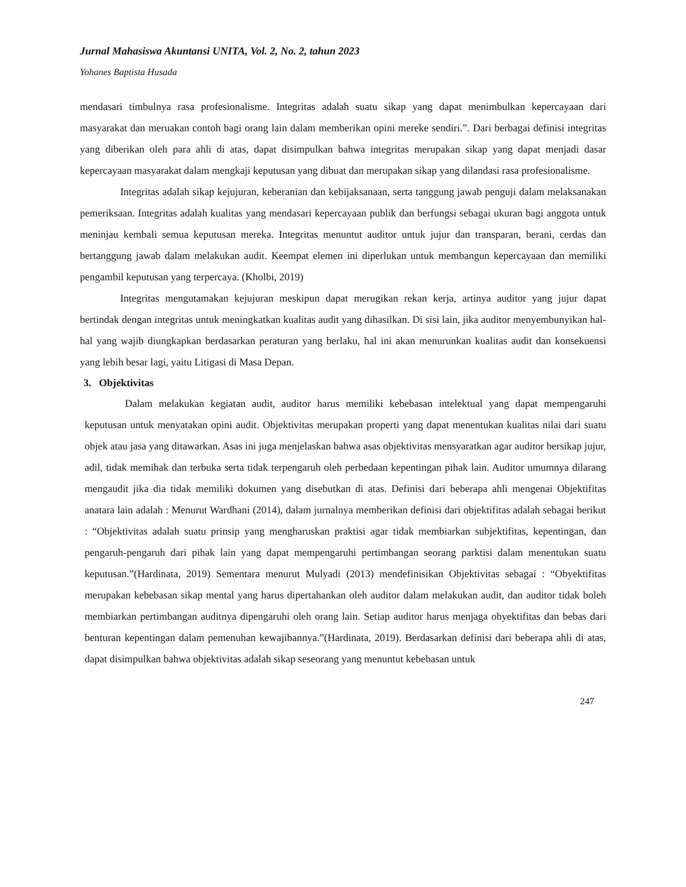Jurnal Mahasiswa Akuntansi UNITA, Vol. 2, No. 2, tahun 2023
Yohanes Baptista Husada
mendasari timbulnya rasa profesionalisme. Integritas adalah suatu sikap yang dapat menimbulkan kepercayaan dari masyarakat dan meruakan contoh bagi orang lain dalam memberikan opini mereke sendiri.”. Dari berbagai definisi integritas yang diberikan oleh para ahli di atas, dapat disimpulkan bahwa integritas merupakan sikap yang dapat menjadi dasar kepercayaan masyarakat dalam mengkaji keputusan yang dibuat dan merupakan sikap yang dilandasi rasa profesionalisme.
Integritas adalah sikap kejujuran, keberanian dan kebijaksanaan, serta tanggung jawab penguji dalam melaksanakan pemeriksaan. Integritas adalah kualitas yang mendasari kepercayaan publik dan berfungsi sebagai ukuran bagi anggota untuk meninjau kembali semua keputusan mereka. Integritas menuntut auditor untuk jujur dan transparan, berani, cerdas dan bertanggung jawab dalam melakukan audit. Keempat elemen ini diperlukan untuk membangun kepercayaan dan memiliki pengambil keputusan yang terpercaya. (Kholbi, 2019)
Integritas mengutamakan kejujuran meskipun dapat merugikan rekan kerja, artinya auditor yang jujur dapat bertindak dengan integritas untuk meningkatkan kualitas audit yang dihasilkan. Di sisi lain, jika auditor menyembunyikan hal-hal yang wajib diungkapkan berdasarkan peraturan yang berlaku, hal ini akan menurunkan kualitas audit dan konsekuensi yang lebih besar lagi, yaitu Litigasi di Masa Depan.
3. Objektivitas
Dalam melakukan kegiatan audit, auditor harus memiliki kebebasan intelektual yang dapat mempengaruhi keputusan untuk menyatakan opini audit. Objektivitas merupakan properti yang dapat menentukan kualitas nilai dari suatu objek atau jasa yang ditawarkan. Asas ini juga menjelaskan bahwa asas objektivitas mensyaratkan agar auditor bersikap jujur, adil, tidak memihak dan terbuka serta tidak terpengaruh oleh perbedaan kepentingan pihak lain. Auditor umumnya dilarang mengaudit jika dia tidak memiliki dokumen yang disebutkan di atas. Definisi dari beberapa ahli mengenai Objektifitas anatara lain adalah : Menurut Wardhani (2014), dalam jurnalnya memberikan definisi dari objektifitas adalah sebagai berikut : “Objektivitas adalah suatu prinsip yang mengharuskan praktisi agar tidak membiarkan subjektifitas, kepentingan, dan pengaruh-pengaruh dari pihak lain yang dapat mempengaruhi pertimbangan seorang parktisi dalam menentukan suatu keputusan.”(Hardinata, 2019) Sementara menurut Mulyadi (2013) mendefinisikan Objektivitas sebagai : “Obyektifitas merupakan kebebasan sikap mental yang harus dipertahankan oleh auditor dalam melakukan audit, dan auditor tidak boleh membiarkan pertimbangan auditnya dipengaruhi oleh orang lain. Setiap auditor harus menjaga obyektifitas dan bebas dari benturan kepentingan dalam pemenuhan kewajibannya.”(Hardinata, 2019). Berdasarkan definisi dari beberapa ahli di atas, dapat disimpulkan bahwa objektivitas adalah sikap seseorang yang menuntut kebebasan untuk
247